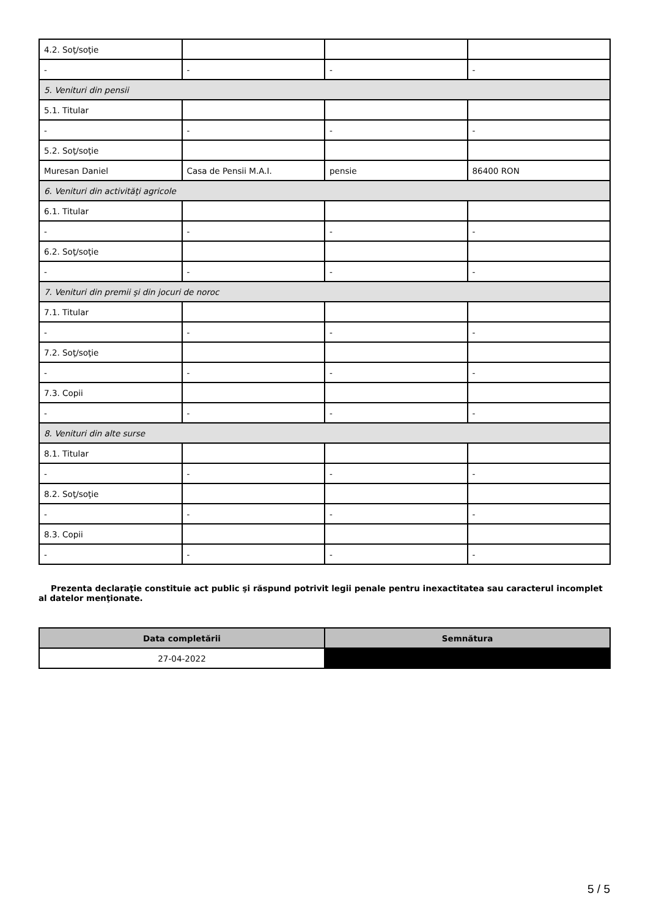| 4.2. Soţ/soţie | | | |
| - | - | - | - |
| 5. Venituri din pensii | | | |
| 5.1. Titular | | | |
| - | - | - | - |
| 5.2. Soţ/soţie | | | |
| Muresan Daniel | Casa de Pensii M.A.I. | pensie | 86400 RON |
| 6. Venituri din activităţi agricole | | | |
| 6.1. Titular | | | |
| - | - | - | - |
| 6.2. Soţ/soţie | | | |
| - | - | - | - |
| 7. Venituri din premii şi din jocuri de noroc | | | |
| 7.1. Titular | | | |
| - | - | - | - |
| 7.2. Soţ/soţie | | | |
| - | - | - | - |
| 7.3. Copii | | | |
| - | - | - | - |
| 8. Venituri din alte surse | | | |
| 8.1. Titular | | | |
| - | - | - | - |
| 8.2. Soţ/soţie | | | |
| - | - | - | - |
| 8.3. Copii | | | |
| - | - | - | - |
Prezenta declaraţie constituie act public şi răspund potrivit legii penale pentru inexactitatea sau caracterul incomplet al datelor menţionate.
| Data completării | Semnătura |
| --- | --- |
| 27-04-2022 | |
5 / 5